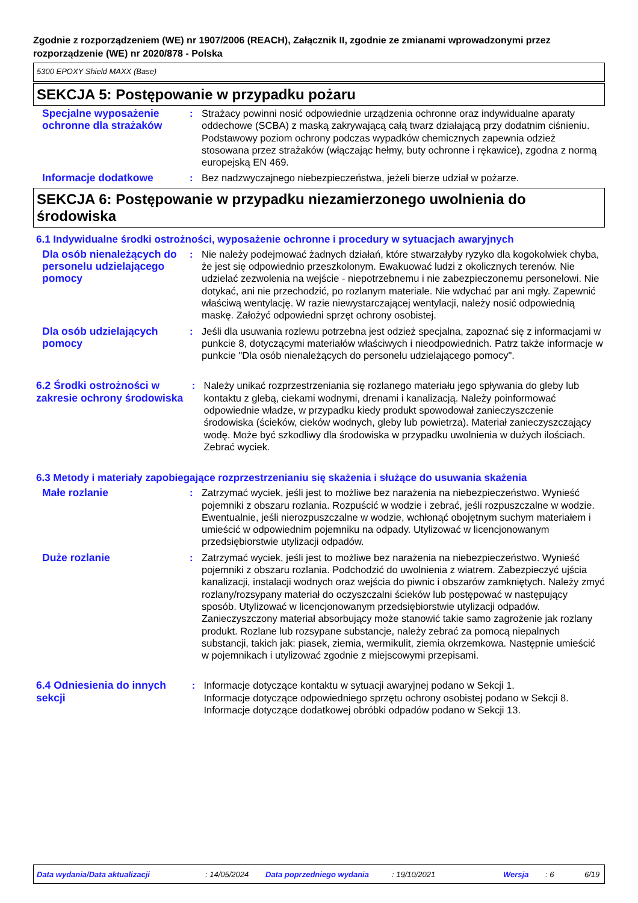Zgodnie z rozporządzeniem (WE) nr 1907/2006 (REACH), Załącznik II, zgodnie ze zmianami wprowadzonymi przez rozporządzenie (WE) nr 2020/878 - Polska
5300 EPOXY Shield MAXX (Base)
SEKCJA 5: Postępowanie w przypadku pożaru
Specjalne wyposażenie ochronne dla strażaków
: Strażacy powinni nosić odpowiednie urządzenia ochronne oraz indywidualne aparaty oddechowe (SCBA) z maską zakrywającą całą twarz działającą przy dodatnim ciśnieniu. Podstawowy poziom ochrony podczas wypadków chemicznych zapewnia odzież stosowana przez strażaków (włączając hełmy, buty ochronne i rękawice), zgodna z normą europejską EN 469.
Informacje dodatkowe : Bez nadzwyczajnego niebezpieczeństwa, jeżeli bierze udział w pożarze.
SEKCJA 6: Postępowanie w przypadku niezamierzonego uwolnienia do środowiska
6.1 Indywidualne środki ostrożności, wyposażenie ochronne i procedury w sytuacjach awaryjnych
Dla osób nienależących do personelu udzielającego pomocy
: Nie należy podejmować żadnych działań, które stwarzałyby ryzyko dla kogokolwiek chyba, że jest się odpowiednio przeszkolonym. Ewakuować ludzi z okolicznych terenów. Nie udzielać zezwolenia na wejście - niepotrzebnemu i nie zabezpieczonemu personelowi. Nie dotykać, ani nie przechodzić, po rozlanym materiale. Nie wdychać par ani mgły. Zapewnić właściwą wentylację. W razie niewystarczającej wentylacji, należy nosić odpowiednią maskę. Założyć odpowiedni sprzęt ochrony osobistej.
Dla osób udzielających pomocy
: Jeśli dla usuwania rozlewu potrzebna jest odzież specjalna, zapoznać się z informacjami w punkcie 8, dotyczącymi materiałów właściwych i nieodpowiednich. Patrz także informacje w punkcie "Dla osób nienależących do personelu udzielającego pomocy".
6.2 Środki ostrożności w zakresie ochrony środowiska
: Należy unikać rozprzestrzeniania się rozlanego materiału jego spływania do gleby lub kontaktu z glebą, ciekami wodnymi, drenami i kanalizacją. Należy poinformować odpowiednie władze, w przypadku kiedy produkt spowodował zanieczyszczenie środowiska (ścieków, cieków wodnych, gleby lub powietrza). Materiał zanieczyszczający wodę. Może być szkodliwy dla środowiska w przypadku uwolnienia w dużych ilościach. Zebrać wyciek.
6.3 Metody i materiały zapobiegające rozprzestrzenianiu się skażenia i służące do usuwania skażenia
Małe rozlanie : Zatrzymać wyciek, jeśli jest to możliwe bez narażenia na niebezpieczeństwo. Wynieść pojemniki z obszaru rozlania. Rozpuścić w wodzie i zebrać, jeśli rozpuszczalne w wodzie. Ewentualnie, jeśli nierozpuszczalne w wodzie, wchłonąć obojętnym suchym materiałem i umieścić w odpowiednim pojemniku na odpady. Utylizować w licencjonowanym przedsiębiorstwie utylizacji odpadów.
Duże rozlanie : Zatrzymać wyciek, jeśli jest to możliwe bez narażenia na niebezpieczeństwo. Wynieść pojemniki z obszaru rozlania. Podchodzić do uwolnienia z wiatrem. Zabezpieczyć ujścia kanalizacji, instalacji wodnych oraz wejścia do piwnic i obszarów zamkniętych. Należy zmyć rozlany/rozsypany materiał do oczyszczalni ścieków lub postępować w następujący sposób. Utylizować w licencjonowanym przedsiębiorstwie utylizacji odpadów. Zanieczyszczony materiał absorbujący może stanowić takie samo zagrożenie jak rozlany produkt. Rozlane lub rozsypane substancje, należy zebrać za pomocą niepalnych substancji, takich jak: piasek, ziemia, wermikulit, ziemia okrzemkowa. Następnie umieścić w pojemnikach i utylizować zgodnie z miejscowymi przepisami.
6.4 Odniesienia do innych sekcji
: Informacje dotyczące kontaktu w sytuacji awaryjnej podano w Sekcji 1.
Informacje dotyczące odpowiedniego sprzętu ochrony osobistej podano w Sekcji 8.
Informacje dotyczące dodatkowej obróbki odpadów podano w Sekcji 13.
Data wydania/Data aktualizacji: 14/05/2024 Data poprzedniego wydania: 19/10/2021 Wersja: 6 6/19